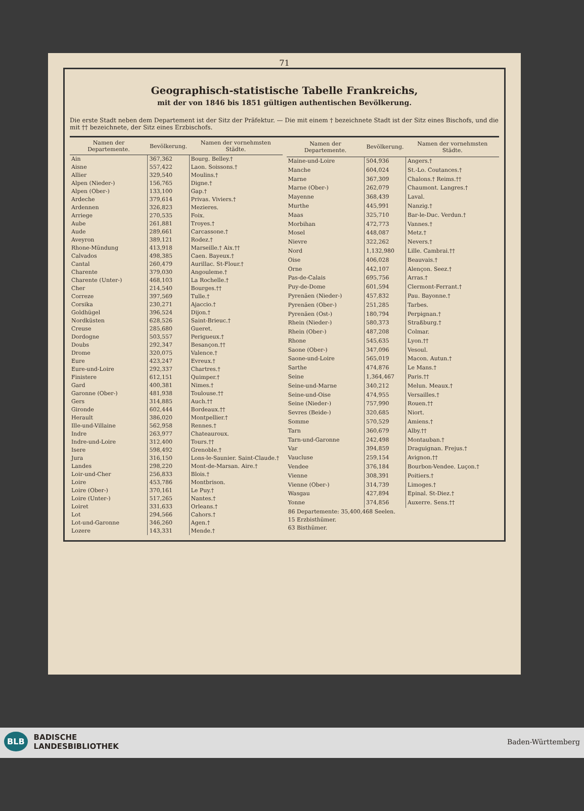71
Geographisch-statistische Tabelle Frankreichs,
mit der von 1846 bis 1851 gültigen authentischen Bevölkerung.
Die erste Stadt neben dem Departement ist der Sitz der Präfektur. — Die mit einem † bezeichnete Stadt ist der Sitz eines Bischofs, und die mit †† bezeichnete, der Sitz eines Erzbischofs.
| Namen der Departemente. | Bevölkerung. | Namen der vornehmsten Städte. |
| --- | --- | --- |
| Ain | 367,362 | Bourg. Belley.† |
| Aisne | 557,422 | Laon. Soissons.† |
| Allier | 329,540 | Moulins.† |
| Alpen (Nieder-) | 156,765 | Digne.† |
| Alpen (Ober-) | 133,100 | Gap.† |
| Ardeche | 379,614 | Privas. Viviers.† |
| Ardennen | 326,823 | Mezieres. |
| Arriege | 270,535 | Foix. |
| Aube | 261,881 | Troyes.† |
| Aude | 289,661 | Carcassone.† |
| Aveyron | 389,121 | Rodez.† |
| Rhone-Mündung | 413,918 | Marseille.† Aix.†† |
| Calvados | 498,385 | Caen. Bayeux.† |
| Cantal | 260,479 | Aurillac. St-Flour.† |
| Charente | 379,030 | Angouleme.† |
| Charente (Unter-) | 468,103 | La Rochelle.† |
| Cher | 214,540 | Bourges.†† |
| Correze | 397,569 | Tulle.† |
| Corsika | 230,271 | Ajaccio.† |
| Goldhügel | 396,524 | Dijon.† |
| Nordküsten | 628,526 | Saint-Brieuc.† |
| Creuse | 285,680 | Gueret. |
| Dordogne | 503,557 | Perigueux.† |
| Doubs | 292,347 | Besançon.†† |
| Drome | 320,075 | Valence.† |
| Eure | 423,247 | Evreux.† |
| Eure-und-Loire | 292,337 | Chartres.† |
| Finistere | 612,151 | Quimper.† |
| Gard | 400,381 | Nimes.† |
| Garonne (Ober-) | 481,938 | Toulouse.†† |
| Gers | 314,885 | Auch.†† |
| Gironde | 602,444 | Bordeaux.†† |
| Herault | 386,020 | Montpellier.† |
| Ille-und-Villaine | 562,958 | Rennes.† |
| Indre | 263,977 | Chateauroux. |
| Indre-und-Loire | 312,400 | Tours.†† |
| Isere | 598,492 | Grenoble.† |
| Jura | 316,150 | Lons-le-Saunier. Saint-Claude.† |
| Landes | 298,220 | Mont-de-Marsan. Aire.† |
| Loir-und-Cher | 256,833 | Blois.† |
| Loire | 453,786 | Montbrison. |
| Loire (Ober-) | 370,161 | Le Puy.† |
| Loire (Unter-) | 517,265 | Nantes.† |
| Loiret | 331,633 | Orleans.† |
| Lot | 294,566 | Cahors.† |
| Lot-und-Garonne | 346,260 | Agen.† |
| Lozere | 143,331 | Mende.† |
| Namen der Departemente. | Bevölkerung. | Namen der vornehmsten Städte. |
| --- | --- | --- |
| Maine-und-Loire | 504,936 | Angers.† |
| Manche | 604,024 | St.-Lo. Coutances.† |
| Marne | 367,309 | Chalons.† Reims.†† |
| Marne (Ober-) | 262,079 | Chaumont. Langres.† |
| Mayenne | 368,439 | Laval. |
| Murthe | 445,991 | Nanzig.† |
| Maas | 325,710 | Bar-le-Duc. Verdun.† |
| Morbihan | 472,773 | Vannes.† |
| Mosel | 448,087 | Metz.† |
| Nievre | 322,262 | Nevers.† |
| Nord | 1,132,980 | Lille. Cambrai.†† |
| Oise | 406,028 | Beauvais.† |
| Orne | 442,107 | Alençon. Seez.† |
| Pas-de-Calais | 695,756 | Arras.† |
| Puy-de-Dome | 601,594 | Clermont-Ferrant.† |
| Pyrenäen (Nieder-) | 457,832 | Pau. Bayonne.† |
| Pyrenäen (Ober-) | 251,285 | Tarbes. |
| Pyrenäen (Ost-) | 180,794 | Perpignan.† |
| Rhein (Nieder-) | 580,373 | Straßburg.† |
| Rhein (Ober-) | 487,208 | Colmar. |
| Rhone | 545,635 | Lyon.†† |
| Saone (Ober-) | 347,096 | Vesoul. |
| Saone-und-Loire | 565,019 | Macon. Autun.† |
| Sarthe | 474,876 | Le Mans.† |
| Seine | 1,364,467 | Paris.†† |
| Seine-und-Marne | 340,212 | Melun. Meaux.† |
| Seine-und-Oise | 474,955 | Versailles.† |
| Seine (Nieder-) | 757,990 | Rouen.†† |
| Sevres (Beide-) | 320,685 | Niort. |
| Somme | 570,529 | Amiens.† |
| Tarn | 360,679 | Alby.†† |
| Tarn-und-Garonne | 242,498 | Montauban.† |
| Var | 394,859 | Draguignan. Frejus.† |
| Vaucluse | 259,154 | Avignon.†† |
| Vendee | 376,184 | Bourbon-Vendee. Luçon.† |
| Vienne | 308,391 | Poitiers.† |
| Vienne (Ober-) | 314,739 | Limoges.† |
| Wasgau | 427,894 | Epinal. St-Diez.† |
| Yonne | 374,856 | Auxerre. Sens.†† |
| 86 Departemente: 35,400,468 Seelen. 15 Erzbisthümer. 63 Bisthümer. | | |
BLB BADISCHE
LANDESBIBLIOTHEK Baden-Württemberg